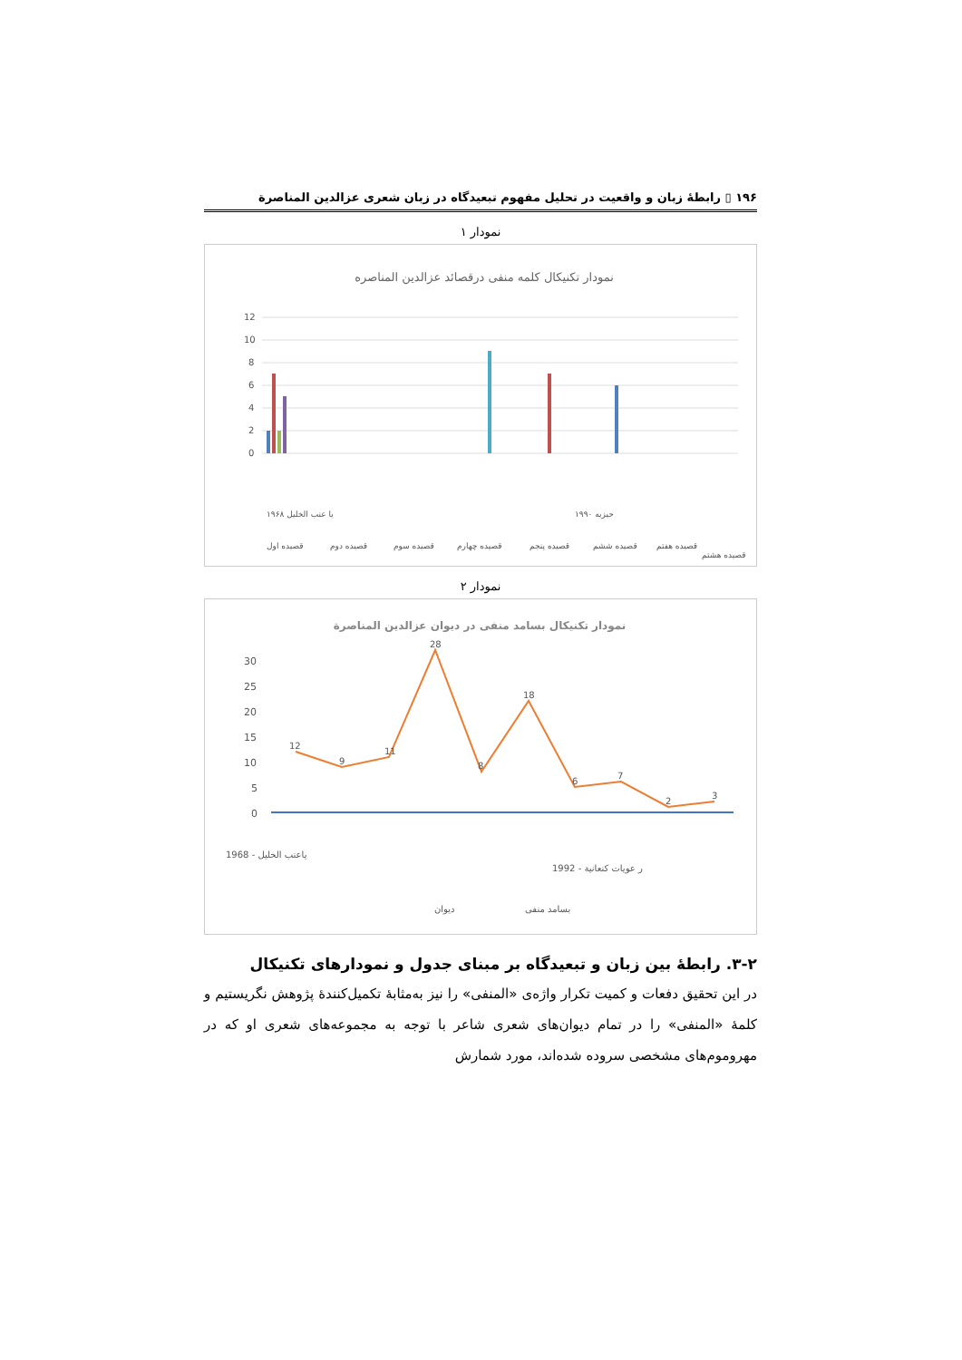۱۹۶ ▯ رابطهٔ زبان و واقعیت در تحلیل مفهوم تبعیدگاه در زبان شعری عزالدین المناصرة
نمودار ۱
نمودار تکنیکال کلمه منفی درقصائد عزالدین المناصره
12
10
8
6
4
2
0
۱۹۶۸ یا عنب الخلیل
۱۹۹۰ حیزیه
قصیده اول
قصیده دوم
قصیده سوم
قصیده چهارم
قصیده پنجم
قصیده ششم
قصیده هفتم
قصیده هشتم
نمودار ۲
نمودار تکنیکال بسامد منفی در دیوان عزالدین المناصرة
30
25
20
15
10
5
0
12
9
11
28
8
18
6
7
2
3
1968 - یاعنب الخلیل
1992 - ر عویات کنعانیة
دیوان
بسامد منفی
۳-۲. رابطهٔ بین زبان و تبعیدگاه بر مبنای جدول و نمودارهای تکنیکال
در این تحقیق دفعات و کمیت تکرار واژه‌ی «المنفی» را نیز به‌مثابهٔ تکمیل‌کنندهٔ پژوهش نگریستیم و کلمهٔ «المنفی» را در تمام دیوان‌های شعری شاعر با توجه به مجموعه‌های شعری او که در مهروموم‌های مشخصی سروده شده‌اند، مورد شمارش